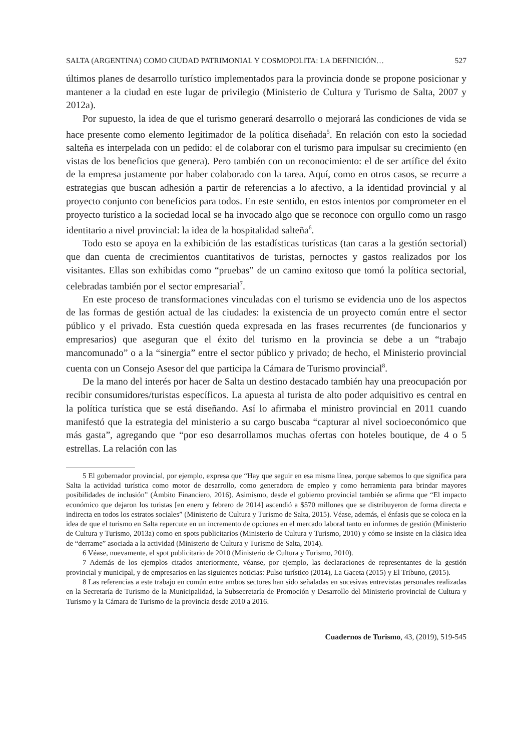SALTA (ARGENTINA) COMO CIUDAD PATRIMONIAL Y COSMOPOLITA: LA DEFINICIÓN… 527
últimos planes de desarrollo turístico implementados para la provincia donde se propone posicionar y mantener a la ciudad en este lugar de privilegio (Ministerio de Cultura y Turismo de Salta, 2007 y 2012a).
Por supuesto, la idea de que el turismo generará desarrollo o mejorará las condiciones de vida se hace presente como elemento legitimador de la política diseñada<sup>5</sup>. En relación con esto la sociedad salteña es interpelada con un pedido: el de colaborar con el turismo para impulsar su crecimiento (en vistas de los beneficios que genera). Pero también con un reconocimiento: el de ser artífice del éxito de la empresa justamente por haber colaborado con la tarea. Aquí, como en otros casos, se recurre a estrategias que buscan adhesión a partir de referencias a lo afectivo, a la identidad provincial y al proyecto conjunto con beneficios para todos. En este sentido, en estos intentos por comprometer en el proyecto turístico a la sociedad local se ha invocado algo que se reconoce con orgullo como un rasgo identitario a nivel provincial: la idea de la hospitalidad salteña<sup>6</sup>.
Todo esto se apoya en la exhibición de las estadísticas turísticas (tan caras a la gestión sectorial) que dan cuenta de crecimientos cuantitativos de turistas, pernoctes y gastos realizados por los visitantes. Ellas son exhibidas como “pruebas” de un camino exitoso que tomó la política sectorial, celebradas también por el sector empresarial<sup>7</sup>.
En este proceso de transformaciones vinculadas con el turismo se evidencia uno de los aspectos de las formas de gestión actual de las ciudades: la existencia de un proyecto común entre el sector público y el privado. Esta cuestión queda expresada en las frases recurrentes (de funcionarios y empresarios) que aseguran que el éxito del turismo en la provincia se debe a un “trabajo mancomunado” o a la “sinergia” entre el sector público y privado; de hecho, el Ministerio provincial cuenta con un Consejo Asesor del que participa la Cámara de Turismo provincial<sup>8</sup>.
De la mano del interés por hacer de Salta un destino destacado también hay una preocupación por recibir consumidores/turistas específicos. La apuesta al turista de alto poder adquisitivo es central en la política turística que se está diseñando. Así lo afirmaba el ministro provincial en 2011 cuando manifestó que la estrategia del ministerio a su cargo buscaba “capturar al nivel socioeconómico que más gasta”, agregando que “por eso desarrollamos muchas ofertas con hoteles boutique, de 4 o 5 estrellas. La relación con las
5 El gobernador provincial, por ejemplo, expresa que “Hay que seguir en esa misma línea, porque sabemos lo que significa para Salta la actividad turística como motor de desarrollo, como generadora de empleo y como herramienta para brindar mayores posibilidades de inclusión” (Ámbito Financiero, 2016). Asimismo, desde el gobierno provincial también se afirma que “El impacto económico que dejaron los turistas [en enero y febrero de 2014] ascendió a $570 millones que se distribuyeron de forma directa e indirecta en todos los estratos sociales” (Ministerio de Cultura y Turismo de Salta, 2015). Véase, además, el énfasis que se coloca en la idea de que el turismo en Salta repercute en un incremento de opciones en el mercado laboral tanto en informes de gestión (Ministerio de Cultura y Turismo, 2013a) como en spots publicitarios (Ministerio de Cultura y Turismo, 2010) y cómo se insiste en la clásica idea de “derrame” asociada a la actividad (Ministerio de Cultura y Turismo de Salta, 2014).
6 Véase, nuevamente, el spot publicitario de 2010 (Ministerio de Cultura y Turismo, 2010).
7 Además de los ejemplos citados anteriormente, véanse, por ejemplo, las declaraciones de representantes de la gestión provincial y municipal, y de empresarios en las siguientes noticias: Pulso turístico (2014), La Gaceta (2015) y El Tribuno, (2015).
8 Las referencias a este trabajo en común entre ambos sectores han sido señaladas en sucesivas entrevistas personales realizadas en la Secretaría de Turismo de la Municipalidad, la Subsecretaría de Promoción y Desarrollo del Ministerio provincial de Cultura y Turismo y la Cámara de Turismo de la provincia desde 2010 a 2016.
Cuadernos de Turismo, 43, (2019), 519-545